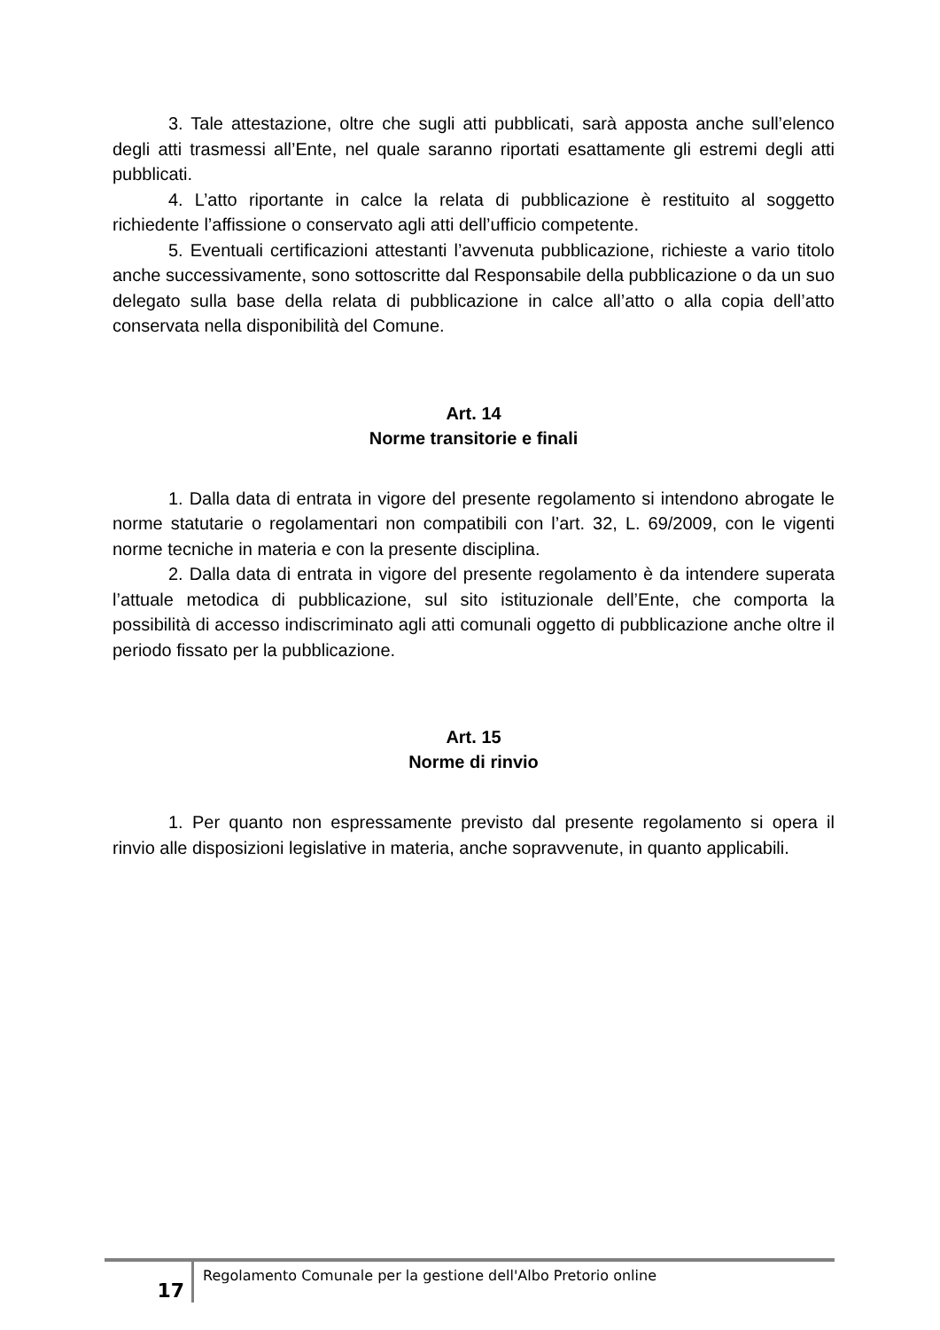3. Tale attestazione, oltre che sugli atti pubblicati, sarà apposta anche sull’elenco degli atti trasmessi all’Ente, nel quale saranno riportati esattamente gli estremi degli atti pubblicati.
4. L’atto riportante in calce la relata di pubblicazione è restituito al soggetto richiedente l’affissione o conservato agli atti dell’ufficio competente.
5. Eventuali certificazioni attestanti l’avvenuta pubblicazione, richieste a vario titolo anche successivamente, sono sottoscritte dal Responsabile della pubblicazione o da un suo delegato sulla base della relata di pubblicazione in calce all’atto o alla copia dell’atto conservata nella disponibilità del Comune.
Art. 14
Norme transitorie e finali
1. Dalla data di entrata in vigore del presente regolamento si intendono abrogate le norme statutarie o regolamentari non compatibili con l’art. 32, L. 69/2009, con le vigenti norme tecniche in materia e con la presente disciplina.
2. Dalla data di entrata in vigore del presente regolamento è da intendere superata l’attuale metodica di pubblicazione, sul sito istituzionale dell’Ente, che comporta la possibilità di accesso indiscriminato agli atti comunali oggetto di pubblicazione anche oltre il periodo fissato per la pubblicazione.
Art. 15
Norme di rinvio
1. Per quanto non espressamente previsto dal presente regolamento si opera il rinvio alle disposizioni legislative in materia, anche sopravvenute, in quanto applicabili.
17
Regolamento Comunale per la gestione dell'Albo Pretorio online